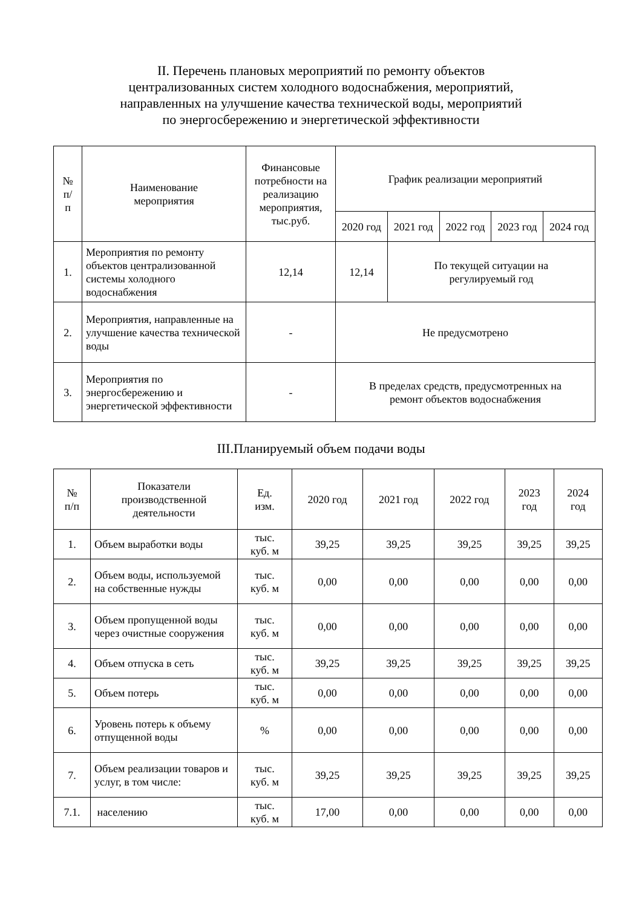II. Перечень плановых мероприятий по ремонту объектов
централизованных систем холодного водоснабжения, мероприятий,
направленных на улучшение качества технической воды, мероприятий
по энергосбережению и энергетической эффективности
| № п/ п | Наименование мероприятия | Финансовые потребности на реализацию мероприятия, тыс.руб. | График реализации мероприятий | | | | |
| --- | --- | --- | --- | --- | --- | --- | --- |
| | | | 2020 год | 2021 год | 2022 год | 2023 год | 2024 год |
| 1. | Мероприятия по ремонту объектов централизованной системы холодного водоснабжения | 12,14 | 12,14 | По текущей ситуации на регулируемый год | | | |
| 2. | Мероприятия, направленные на улучшение качества технической воды | - | Не предусмотрено | | | | |
| 3. | Мероприятия по энергосбережению и энергетической эффективности | - | В пределах средств, предусмотренных на ремонт объектов водоснабжения | | | | |
III.Планируемый объем подачи воды
| № п/п | Показатели производственной деятельности | Ед. изм. | 2020 год | 2021 год | 2022 год | 2023 год | 2024 год |
| --- | --- | --- | --- | --- | --- | --- | --- |
| 1. | Объем выработки воды | тыс. куб. м | 39,25 | 39,25 | 39,25 | 39,25 | 39,25 |
| 2. | Объем воды, используемой на собственные нужды | тыс. куб. м | 0,00 | 0,00 | 0,00 | 0,00 | 0,00 |
| 3. | Объем пропущенной воды через очистные сооружения | тыс. куб. м | 0,00 | 0,00 | 0,00 | 0,00 | 0,00 |
| 4. | Объем отпуска в сеть | тыс. куб. м | 39,25 | 39,25 | 39,25 | 39,25 | 39,25 |
| 5. | Объем потерь | тыс. куб. м | 0,00 | 0,00 | 0,00 | 0,00 | 0,00 |
| 6. | Уровень потерь к объему отпущенной воды | % | 0,00 | 0,00 | 0,00 | 0,00 | 0,00 |
| 7. | Объем реализации товаров и услуг, в том числе: | тыс. куб. м | 39,25 | 39,25 | 39,25 | 39,25 | 39,25 |
| 7.1. | населению | тыс. куб. м | 17,00 | 0,00 | 0,00 | 0,00 | 0,00 |